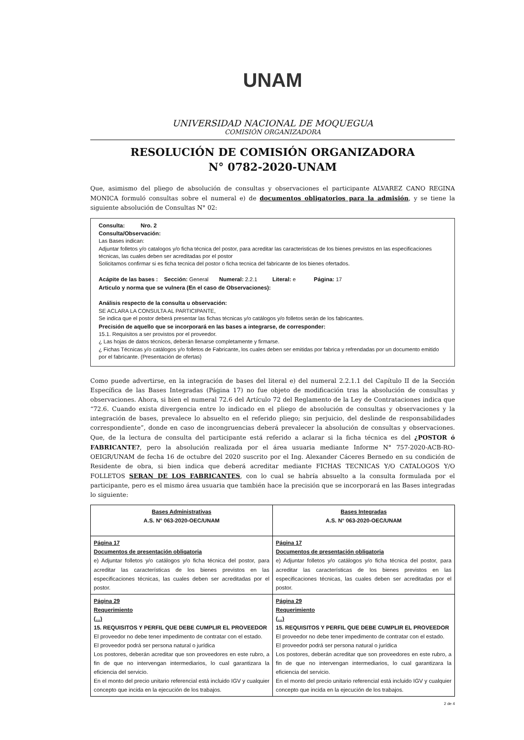UNAM
UNIVERSIDAD NACIONAL DE MOQUEGUA
COMISIÓN ORGANIZADORA
RESOLUCIÓN DE COMISIÓN ORGANIZADORA
N° 0782-2020-UNAM
Que, asimismo del pliego de absolución de consultas y observaciones el participante ALVAREZ CANO REGINA MONICA formuló consultas sobre el numeral e) de documentos obligatorios para la admisión, y se tiene la siguiente absolución de Consultas N° 02:
Consulta: Nro. 2
Consulta/Observación:
Las Bases indican:
Adjuntar folletos y/o catalogos y/o ficha técnica del postor, para acreditar las caracteristicas de los bienes previstos en las especificaciones técnicas, las cuales deben ser acreditadas por el postor
Solicitamos confirmar si es ficha tecnica del postor o ficha tecnica del fabricante de los bienes ofertados.
Acápite de las bases : Sección: General Numeral: 2.2.1 Literal: e Página: 17
Articulo y norma que se vulnera (En el caso de Observaciones):
Análisis respecto de la consulta u observación:
SE ACLARA LA CONSULTA AL PARTICIPANTE,
Se indica que el postor deberá presentar las fichas técnicas y/o catálogos y/o folletos serán de los fabricantes.
Precisión de aquello que se incorporará en las bases a integrarse, de corresponder:
15.1. Requisitos a ser provistos por el proveedor.
¿ Las hojas de datos técnicos, deberán llenarse completamente y firmarse.
¿ Fichas Técnicas y/o catálogos y/o folletos de Fabricante, los cuales deben ser emitidas por fabrica y refrendadas por un documento emitido por el fabricante. (Presentación de ofertas)
Como puede advertirse, en la integración de bases del literal e) del numeral 2.2.1.1 del Capítulo II de la Sección Específica de las Bases Integradas (Página 17) no fue objeto de modificación tras la absolución de consultas y observaciones. Ahora, si bien el numeral 72.6 del Artículo 72 del Reglamento de la Ley de Contrataciones indica que “72.6. Cuando exista divergencia entre lo indicado en el pliego de absolución de consultas y observaciones y la integración de bases, prevalece lo absuelto en el referido pliego; sin perjuicio, del deslinde de responsabilidades correspondiente”, donde en caso de incongruencias deberá prevalecer la absolución de consultas y observaciones. Que, de la lectura de consulta del participante está referido a aclarar si la ficha técnica es del ¿POSTOR ó FABRICANTE?, pero la absolución realizada por el área usuaria mediante Informe N° 757-2020-ACB-RO-OEIGR/UNAM de fecha 16 de octubre del 2020 suscrito por el Ing. Alexander Cáceres Bernedo en su condición de Residente de obra, si bien indica que deberá acreditar mediante FICHAS TECNICAS Y/O CATALOGOS Y/O FOLLETOS SERAN DE LOS FABRICANTES, con lo cual se habría absuelto a la consulta formulada por el participante, pero es el mismo área usuaria que también hace la precisión que se incorporará en las Bases integradas lo siguiente:
| Bases Administrativas A.S. N° 063-2020-OEC/UNAM | Bases Integradas A.S. N° 063-2020-OEC/UNAM |
| --- | --- |
| Página 17 Documentos de presentación obligatoria e) Adjuntar folletos y/o catálogos y/o ficha técnica del postor, para acreditar las características de los bienes previstos en las especificaciones técnicas, las cuales deben ser acreditadas por el postor. | Página 17 Documentos de presentación obligatoria e) Adjuntar folletos y/o catálogos y/o ficha técnica del postor, para acreditar las características de los bienes previstos en las especificaciones técnicas, las cuales deben ser acreditadas por el postor. |
| Página 29 Requerimiento (...) 15. REQUISITOS Y PERFIL QUE DEBE CUMPLIR EL PROVEEDOR El proveedor no debe tener impedimento de contratar con el estado. El proveedor podrá ser persona natural o jurídica Los postores, deberán acreditar que son proveedores en este rubro, a fin de que no intervengan intermediarios, lo cual garantizara la eficiencia del servicio. En el monto del precio unitario referencial está incluido IGV y cualquier concepto que incida en la ejecución de los trabajos. | Página 29 Requerimiento (...) 15. REQUISITOS Y PERFIL QUE DEBE CUMPLIR EL PROVEEDOR El proveedor no debe tener impedimento de contratar con el estado. El proveedor podrá ser persona natural o jurídica Los postores, deberán acreditar que son proveedores en este rubro, a fin de que no intervengan intermediarios, lo cual garantizara la eficiencia del servicio. En el monto del precio unitario referencial está incluido IGV y cualquier concepto que incida en la ejecución de los trabajos. |
2 de 4